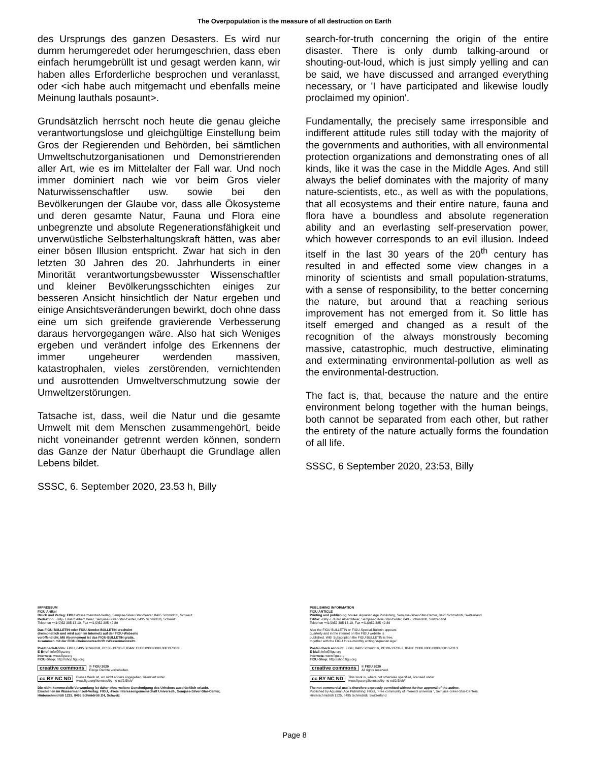The Overpopulation is the measure of all destruction on Earth
des Ursprungs des ganzen Desasters. Es wird nur dumm herumgeredet oder herumgeschrien, dass eben einfach herumgebrüllt ist und gesagt werden kann, wir haben alles Erforderliche besprochen und veranlasst, oder <ich habe auch mitgemacht und ebenfalls meine Meinung lauthals posaunt>.
Grundsätzlich herrscht noch heute die genau gleiche verantwortungslose und gleichgültige Einstellung beim Gros der Regierenden und Behörden, bei sämtlichen Umweltschutzorganisationen und Demonstrierenden aller Art, wie es im Mittelalter der Fall war. Und noch immer dominiert nach wie vor beim Gros vieler Naturwissenschaftler usw. sowie bei den Bevölkerungen der Glaube vor, dass alle Ökosysteme und deren gesamte Natur, Fauna und Flora eine unbegrenzte und absolute Regenerationsfähigkeit und unverwüstliche Selbsterhaltungskraft hätten, was aber einer bösen Illusion entspricht. Zwar hat sich in den letzten 30 Jahren des 20. Jahrhunderts in einer Minorität verantwortungsbewusster Wissenschaftler und kleiner Bevölkerungsschichten einiges zur besseren Ansicht hinsichtlich der Natur ergeben und einige Ansichtsveränderungen bewirkt, doch ohne dass eine um sich greifende gravierende Verbesserung daraus hervorgegangen wäre. Also hat sich Weniges ergeben und verändert infolge des Erkennens der immer ungeheurer werdenden massiven, katastrophalen, vieles zerstörenden, vernichtenden und ausrottenden Umweltverschmutzung sowie der Umweltzerstörungen.
Tatsache ist, dass, weil die Natur und die gesamte Umwelt mit dem Menschen zusammengehört, beide nicht voneinander getrennt werden können, sondern das Ganze der Natur überhaupt die Grundlage allen Lebens bildet.
SSSC, 6. September 2020, 23.53 h, Billy
search-for-truth concerning the origin of the entire disaster. There is only dumb talking-around or shouting-out-loud, which is just simply yelling and can be said, we have discussed and arranged everything necessary, or 'I have participated and likewise loudly proclaimed my opinion'.
Fundamentally, the precisely same irresponsible and indifferent attitude rules still today with the majority of the governments and authorities, with all environmental protection organizations and demonstrating ones of all kinds, like it was the case in the Middle Ages. And still always the belief dominates with the majority of many nature-scientists, etc., as well as with the populations, that all ecosystems and their entire nature, fauna and flora have a boundless and absolute regeneration ability and an everlasting self-preservation power, which however corresponds to an evil illusion. Indeed itself in the last 30 years of the 20<sup>th</sup> century has resulted in and effected some view changes in a minority of scientists and small population-stratums, with a sense of responsibility, to the better concerning the nature, but around that a reaching serious improvement has not emerged from it. So little has itself emerged and changed as a result of the recognition of the always monstrously becoming massive, catastrophic, much destructive, eliminating and exterminating environmental-pollution as well as the environmental-destruction.
The fact is, that, because the nature and the entire environment belong together with the human beings, both cannot be separated from each other, but rather the entirety of the nature actually forms the foundation of all life.
SSSC, 6 September 2020, 23:53, Billy
IMPRESSUM
FIGU Artikel
Druck und Verlag: FIGU Wassermannzeit-Verlag, Semjase-Silver-Star-Center, 8495 Schmidrüti, Schweiz
Redaktion: ‹Billy› Eduard Albert Meier, Semjase-Silver-Star-Center, 8495 Schmidrüti, Schweiz
Telephon +41(0)52 385 13 10, Fax +41(0)52 385 42 89
Das FIGU-BULLETIN oder FIGU-Sonder-BULLETIN erscheint
dreimonatlich und wird auch im Internetz auf der FIGU-Webseite
veröffentlicht. Mit Abonnement ist das FIGU-BULLETIN gratis,
zusammen mit der FIGU-Dreimonatsschrift <Wassermannzeit>.
Postcheck-Konto: FIGU, 8495 Schmidrüti, PC 80-13703-3, IBAN: CH06 0900 0000 80013703 3
E-Brief: info@figu.org
Internetz: www.figu.org
FIGU-Shop: http://shop.figu.org
creative commons © FIGU 2020
Einige Rechte vorbehalten.
cc BY NC ND Dieses Werk ist, wo nicht anders angegeben, lizenziert unter
www.figu.org/licenses/by-nc-nd/2.5/ch/
Die nicht-kommerzielle Verwendung ist daher ohne weitere Genehmigung des Urhebers ausdrücklich erlaubt.
Erschienen im Wassermannzeit-Verlag: FIGU, ‹Freie Interessengemeinschaft Universell›, Semjase-Silver-Star-Center,
Hinterschmidrüti 1225, 8495 Schmidrüti ZH, Schweiz
PUBLISHING INFORMATION
FIGU ARTICLE
Printing and publishing house: Aquarian Age Publishing, Semjase-Silver-Star-Center, 8495 Schmidrüti, Switzerland
Editor: ‹Billy› Eduard Albert Meier, Semjase-Silver-Star-Center, 8495 Schmidrüti, Switzerland
Telephon +41(0)52 385 13 10, Fax +41(0)52 385 42 89
Also the FIGU BULLETIN or FIGU-Special-Bulletin appears
quarterly and in the internet on the FIGU website is
published. With Subscription the FIGU BULLETIN is free,
together with the FIGU three-monthly writing 'Aquarian Age'.
Postal check account: FIGU, 8495 Schmidrüti, PC 80-13703-3, IBAN: CH06 0900 0000 80013703 3
E-Mail: info@figu.org
Internetz: www.figu.org
FIGU-Shop: http://shop.figu.org
creative commons © FIGU 2020
All rights reserved.
cc BY NC ND This work is, where not otherwise specified, licensed under
www.figu.org/licenses/by-nc-nd/2.5/ch/
The not-commercial use is therefore expressly permitted without further approval of the author.
Published by Aquarian Age Publishing: FIGU, 'Free community of interests universal ', Semjase-Silver-Star-Centers,
Hinterschmidrüti 1225, 8495 Schmidrüti, Switzerland
Page 8